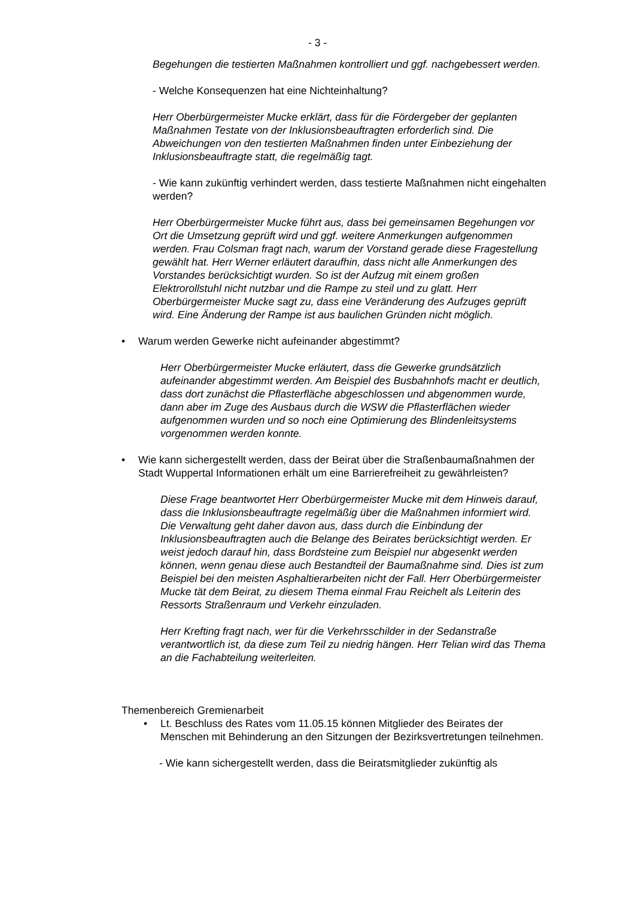- 3 -
Begehungen die testierten Maßnahmen kontrolliert und ggf. nachgebessert werden.
- Welche Konsequenzen hat eine Nichteinhaltung?
Herr Oberbürgermeister Mucke erklärt, dass für die Fördergeber der geplanten Maßnahmen Testate von der Inklusionsbeauftragten erforderlich sind. Die Abweichungen von den testierten Maßnahmen finden unter Einbeziehung der Inklusionsbeauftragte statt, die regelmäßig tagt.
- Wie kann zukünftig verhindert werden, dass testierte Maßnahmen nicht eingehalten werden?
Herr Oberbürgermeister Mucke führt aus, dass bei gemeinsamen Begehungen vor Ort die Umsetzung geprüft wird und ggf. weitere Anmerkungen aufgenommen werden. Frau Colsman fragt nach, warum der Vorstand gerade diese Fragestellung gewählt hat. Herr Werner erläutert daraufhin, dass nicht alle Anmerkungen des Vorstandes berücksichtigt wurden. So ist der Aufzug mit einem großen Elektrorollstuhl nicht nutzbar und die Rampe zu steil und zu glatt. Herr Oberbürgermeister Mucke sagt zu, dass eine Veränderung des Aufzuges geprüft wird. Eine Änderung der Rampe ist aus baulichen Gründen nicht möglich.
• Warum werden Gewerke nicht aufeinander abgestimmt?
Herr Oberbürgermeister Mucke erläutert, dass die Gewerke grundsätzlich aufeinander abgestimmt werden. Am Beispiel des Busbahnhofs macht er deutlich, dass dort zunächst die Pflasterfläche abgeschlossen und abgenommen wurde, dann aber im Zuge des Ausbaus durch die WSW die Pflasterflächen wieder aufgenommen wurden und so noch eine Optimierung des Blindenleitsystems vorgenommen werden konnte.
• Wie kann sichergestellt werden, dass der Beirat über die Straßenbaumaßnahmen der Stadt Wuppertal Informationen erhält um eine Barrierefreiheit zu gewährleisten?
Diese Frage beantwortet Herr Oberbürgermeister Mucke mit dem Hinweis darauf, dass die Inklusionsbeauftragte regelmäßig über die Maßnahmen informiert wird. Die Verwaltung geht daher davon aus, dass durch die Einbindung der Inklusionsbeauftragten auch die Belange des Beirates berücksichtigt werden. Er weist jedoch darauf hin, dass Bordsteine zum Beispiel nur abgesenkt werden können, wenn genau diese auch Bestandteil der Baumaßnahme sind. Dies ist zum Beispiel bei den meisten Asphaltierarbeiten nicht der Fall. Herr Oberbürgermeister Mucke tät dem Beirat, zu diesem Thema einmal Frau Reichelt als Leiterin des Ressorts Straßenraum und Verkehr einzuladen.
Herr Krefting fragt nach, wer für die Verkehrsschilder in der Sedanstraße verantwortlich ist, da diese zum Teil zu niedrig hängen. Herr Telian wird das Thema an die Fachabteilung weiterleiten.
Themenbereich Gremienarbeit
• Lt. Beschluss des Rates vom 11.05.15 können Mitglieder des Beirates der Menschen mit Behinderung an den Sitzungen der Bezirksvertretungen teilnehmen.
- Wie kann sichergestellt werden, dass die Beiratsmitglieder zukünftig als